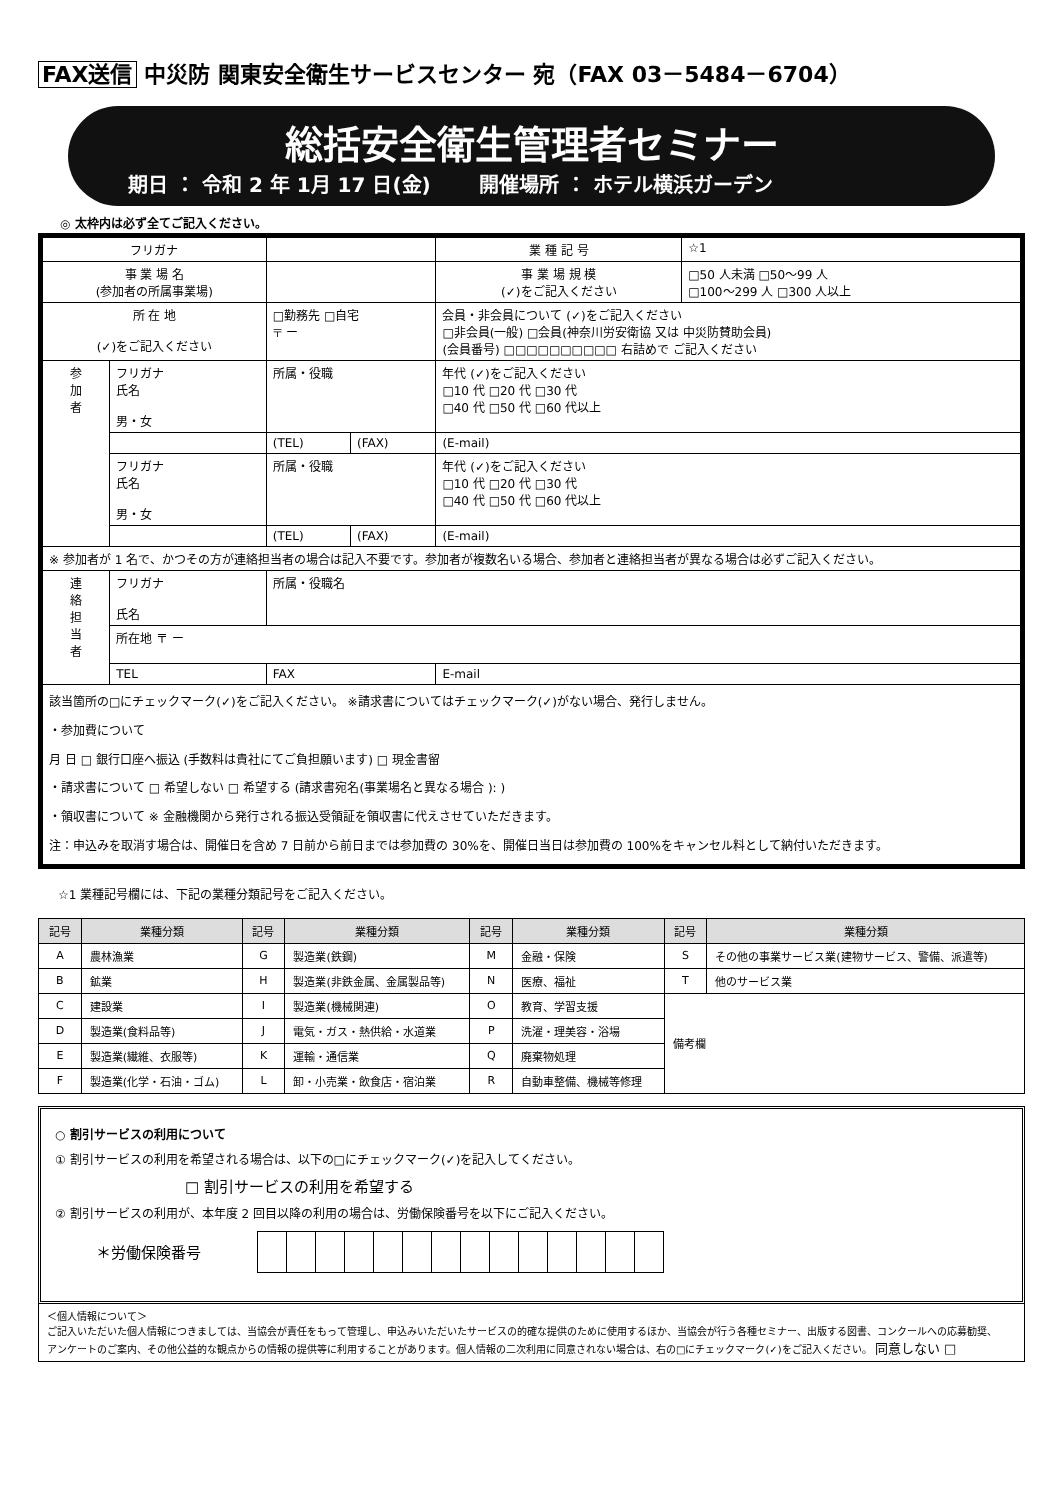FAX送信 中災防 関東安全衛生サービスセンター 宛（FAX 03－5484－6704）
総括安全衛生管理者セミナー
期日 ： 令和 2 年 1月 17 日(金) 開催場所 ： ホテル横浜ガーデン
◎ 太枠内は必ず全てご記入ください。
| フリガナ | | | | 業 種 記 号 | ☆1 |
| 事 業 場 名 (参加者の所属事業場) | | | | 事 業 場 規 模 (✓)をご記入ください | □50 人未満 □50～99 人 □100～299 人 □300 人以上 |
| 所 在 地 (✓)をご記入ください | | □勤務先 □自宅 〒 ー | | 会員・非会員について (✓)をご記入ください □非会員(一般) □会員(神奈川労安衛協 又は 中災防賛助会員) (会員番号) □□□□□□□□□□ 右詰めで ご記入ください | |
| 参 加 者 | フリガナ 氏名 男・女 | 所属・役職 | | 年代 (✓)をご記入ください □10 代 □20 代 □30 代 □40 代 □50 代 □60 代以上 | |
| | | (TEL) | (FAX) | (E-mail) | |
| | フリガナ 氏名 男・女 | 所属・役職 | | 年代 (✓)をご記入ください □10 代 □20 代 □30 代 □40 代 □50 代 □60 代以上 | |
| | | (TEL) | (FAX) | (E-mail) | |
| ※ 参加者が 1 名で、かつその方が連絡担当者の場合は記入不要です。参加者が複数名いる場合、参加者と連絡担当者が異なる場合は必ずご記入ください。 | | | | | |
| 連 絡 担 当 者 | フリガナ 氏名 | 所属・役職名 | | | |
| | 所在地 〒 ー | | | | |
| | TEL | FAX | | E-mail | |
| 該当箇所の□にチェックマーク(✓)をご記入ください。 ※請求書についてはチェックマーク(✓)がない場合、発行しません。 ・参加費について 月 日 □ 銀行口座へ振込 (手数料は貴社にてご負担願います) □ 現金書留 ・請求書について □ 希望しない □ 希望する (請求書宛名(事業場名と異なる場合 ): ) ・領収書について ※ 金融機関から発行される振込受領証を領収書に代えさせていただきます。 注：申込みを取消す場合は、開催日を含め 7 日前から前日までは参加費の 30%を、開催日当日は参加費の 100%をキャンセル料として納付いただきます。 | | | | | |
☆1 業種記号欄には、下記の業種分類記号をご記入ください。
| 記号 | 業種分類 | 記号 | 業種分類 | 記号 | 業種分類 | 記号 | 業種分類 |
| --- | --- | --- | --- | --- | --- | --- | --- |
| A | 農林漁業 | G | 製造業(鉄鋼) | M | 金融・保険 | S | その他の事業サービス業(建物サービス、警備、派遣等) |
| B | 鉱業 | H | 製造業(非鉄金属、金属製品等) | N | 医療、福祉 | T | 他のサービス業 |
| C | 建設業 | I | 製造業(機械関連) | O | 教育、学習支援 | 備考欄 | |
| D | 製造業(食料品等) | J | 電気・ガス・熱供給・水道業 | P | 洗濯・理美容・浴場 | | |
| E | 製造業(繊維、衣服等) | K | 運輸・通信業 | Q | 廃棄物処理 | | |
| F | 製造業(化学・石油・ゴム) | L | 卸・小売業・飲食店・宿泊業 | R | 自動車整備、機械等修理 | | |
○ 割引サービスの利用について
① 割引サービスの利用を希望される場合は、以下の□にチェックマーク(✓)を記入してください。
□ 割引サービスの利用を希望する
② 割引サービスの利用が、本年度 2 回目以降の利用の場合は、労働保険番号を以下にご記入ください。
| ＊労働保険番号 | | | | | | | | | | | | | | |
＜個人情報について＞
ご記入いただいた個人情報につきましては、当協会が責任をもって管理し、申込みいただいたサービスの的確な提供のために使用するほか、当協会が行う各種セミナー、出版する図書、コンクールへの応募勧奨、
アンケートのご案内、その他公益的な観点からの情報の提供等に利用することがあります。個人情報の二次利用に同意されない場合は、右の□にチェックマーク(✓)をご記入ください。 同意しない □